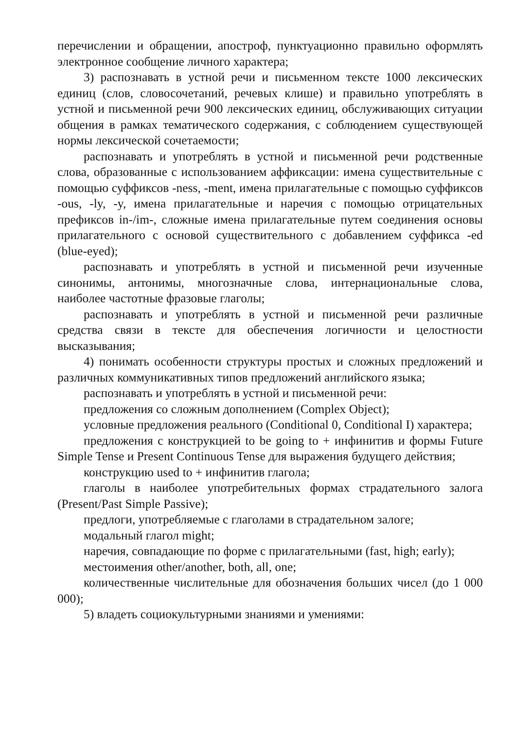перечислении и обращении, апостроф, пунктуационно правильно оформлять электронное сообщение личного характера;
3) распознавать в устной речи и письменном тексте 1000 лексических единиц (слов, словосочетаний, речевых клише) и правильно употреблять в устной и письменной речи 900 лексических единиц, обслуживающих ситуации общения в рамках тематического содержания, с соблюдением существующей нормы лексической сочетаемости;
распознавать и употреблять в устной и письменной речи родственные слова, образованные с использованием аффиксации: имена существительные с помощью суффиксов -ness, -ment, имена прилагательные с помощью суффиксов -ous, -ly, -y, имена прилагательные и наречия с помощью отрицательных префиксов in-/im-, сложные имена прилагательные путем соединения основы прилагательного с основой существительного с добавлением суффикса -ed (blue-eyed);
распознавать и употреблять в устной и письменной речи изученные синонимы, антонимы, многозначные слова, интернациональные слова, наиболее частотные фразовые глаголы;
распознавать и употреблять в устной и письменной речи различные средства связи в тексте для обеспечения логичности и целостности высказывания;
4) понимать особенности структуры простых и сложных предложений и различных коммуникативных типов предложений английского языка;
распознавать и употреблять в устной и письменной речи:
предложения со сложным дополнением (Complex Object);
условные предложения реального (Conditional 0, Conditional I) характера;
предложения с конструкцией to be going to + инфинитив и формы Future Simple Tense и Present Continuous Tense для выражения будущего действия;
конструкцию used to + инфинитив глагола;
глаголы в наиболее употребительных формах страдательного залога (Present/Past Simple Passive);
предлоги, употребляемые с глаголами в страдательном залоге;
модальный глагол might;
наречия, совпадающие по форме с прилагательными (fast, high; early);
местоимения other/another, both, all, one;
количественные числительные для обозначения больших чисел (до 1 000 000);
5) владеть социокультурными знаниями и умениями: